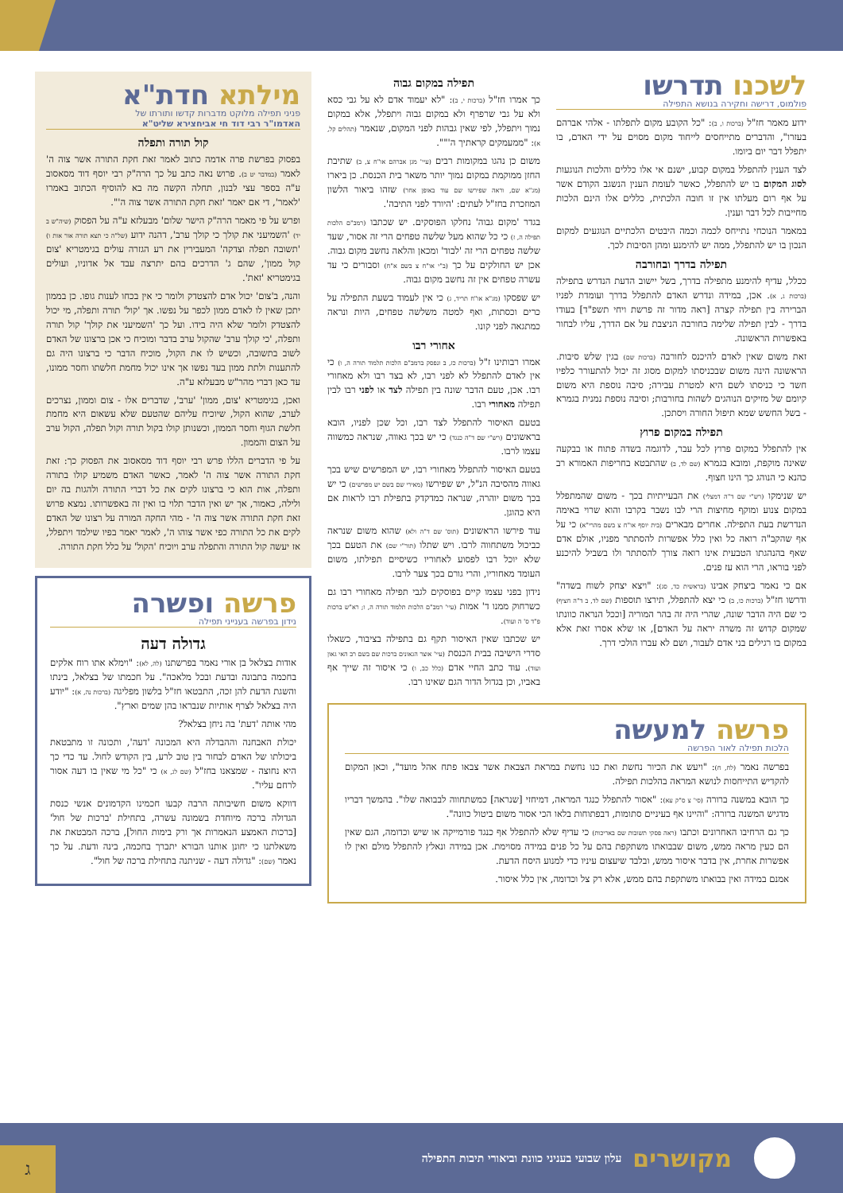לשכנו תדרשו
פולמוס, דרישה וחקירה בנושא התפילה
ידוע מאמר חז"ל (ברכות ו, ב): "כל הקובע מקום לתפלתו - אלהי אברהם בעזרו", והדברים מתייחסים לייחוד מקום מסוים על ידי האדם, בו יתפלל דבר יום ביומו.
לצד הענין להתפלל במקום קבוע, ישנם אי אלו כללים והלכות הנוגעות לסוג המקום בו יש להתפלל, כאשר לעומת הענין הנשגב הקודם אשר על אף רום מעלתו אין זו חובה הלכתית, כללים אלו הינם הלכות מחייבות לכל דבר וענין.
במאמר הנוכחי נתייחס לכמה וכמה היבטים הלכתיים הנוגעים למקום הנכון בו יש להתפלל, ממה יש להימנע ומהן הסיבות לכך.
תפילה בדרך ובחורבה
ככלל, עדיף להימנע מתפילה בדרך, בשל יישוב הדעת הנדרש בתפילה (ברכות ג, א). אכן, במידה ונדרש האדם להתפלל בדרך ועומדת לפניו הברירה בין תפילה קצרה [ראה מדור זה פרשת ויחי תשפ"ד] בעודו בדרך - לבין תפילה שלימה בחורבה הניצבת על אם הדרך, עליו לבחור באפשרות הראשונה.
זאת משום שאין לאדם להיכנס לחורבה (ברכות שם) בגין שלש סיבות. הראשונה הינה משום שבכניסתו למקום מסוג זה יכול להתעורר כלפיו חשד כי כניסתו לשם היא למטרת עבירה; סיבה נוספת היא משום קיומם של מזיקים הנוהגים לשהות בחורבות; וסיבה נוספת נמנית בגמרא - בשל החשש שמא תיפול החורה ויסתכן.
תפילה במקום פרוץ
אין להתפלל במקום פרוץ לכל עבר, לדוגמה בשדה פתוח או בבקעה שאינה מוקפת, ומובא בגמרא (שם לד, ב) שהתבטא בחריפות האמורא רב כהנא כי הנוהג כך הינו חצוף.
יש שנימקו (רש"י שם ד"ה דמצלי) את הבעייתיות בכך - משום שהמתפלל במקום צנוע ומוקף מחיצות הרי לבו נשבר בקרבו והוא שרוי באימה הנדרשת בעת התפילה. אחרים מבארים (בית יוסף או"ח צ בשם מהרי"א) כי על אף שהקב"ה רואה כל ואין כלל אפשרות להסתתר מפניו, אולם אדם שאף בהנהגתו הטבעית אינו רואה צורך להסתתר ולו בשביל להיכנע לפני בוראו, הרי הוא עז פנים.
אם כי נאמר ביצחק אבינו (בראשית כד, סג): "ויצא יצחק לשוח בשדה" ודרשו חז"ל (ברכות כו, ב) כי יצא להתפלל, תירצו תוספות (שם לד, ב ד"ה חציף) כי שם היה הדבר שונה, שהרי היה זה בהר המוריה [וככל הנראה כוונתו שמקום קדוש זה משרה יראה על האדם], או שלא אסרו זאת אלא במקום בו רגילים בני אדם לעבור, ושם לא עברו הולכי דרך.
תפילה במקום גבוה
כך אמרו חז"ל (ברכות י, ב): "לא יעמוד אדם לא על גבי כסא ולא על גבי שרפרף ולא במקום גבוה ויתפלל, אלא במקום נמוך ויתפלל, לפי שאין גבהות לפני המקום, שנאמר (תהלים קל, א): "ממעמקים קראתיך ה'"".
משום כן נהגו במקומות רבים (עיי' מגן אברהם או"ח צ, ב) שתיבת החזן ממוקמת במקום נמוך יותר משאר בית הכנסת. כן ביארו (מג"א שם, וראה שפירשו שם עוד באופן אחר) שזהו ביאור הלשון המוזכרת בחז"ל לעתים: 'היורד לפני התיבה'.
בגדר 'מקום גבוה' נחלקו הפוסקים. יש שכתבו (רמב"ם הלכות תפילה ה, ז) כי כל שהוא מעל שלשה טפחים הרי זה אסור, שעד שלשה טפחים הרי זה 'לבוד' ומכאן והלאה נחשב מקום גבוה. אכן יש החולקים על כך (ב"י או"ח צ בשם א"ח) וסבורים כי עד עשרה טפחים אין זה נחשב מקום גבוה.
יש שפסקו (מג"א או"ח תריד, ג) כי אין לעמוד בשעת התפילה על כרים וכסתות, ואף למטה משלשה טפחים, היות ונראה כמתגאה לפני קונו.
אחורי רבו
אמרו רבותינו ז"ל (ברכות כז, ב ונפסק ברמב"ם הלכות תלמוד תורה ה, ו) כי אין לאדם להתפלל לא לפני רבו, לא בצד רבו ולא מאחורי רבו. אכן, טעם הדבר שונה בין תפילה לצד או לפני רבו לבין תפילה מאחורי רבו.
בטעם האיסור להתפלל לצד רבו, וכל שכן לפניו, הובא בראשונים (רש"י שם ד"ה כנגד) כי יש בכך גאווה, שנראה כמשווה עצמו לרבו.
בטעם האיסור להתפלל מאחורי רבו, יש המפרשים שיש בכך גאווה מהסיבה הנ"ל, יש שפירשו (מאירי שם בשם יש מפרשים) כי יש בכך משום יוהרה, שנראה כמדקדק בתפילת רבו לראות אם היא כהוגן.
עוד פירשו הראשונים (תוס' שם ד"ה ולא) שהוא משום שנראה כביכול משתחווה לרבו. ויש שתלו (תור"י שם) את הטעם בכך שלא יוכל רבו לפסוע לאחוריו כשיסיים תפילתו, משום העומד מאחוריו, והרי גורם בכך צער לרבו.
נידון בפני עצמו קיים בפוסקים לגבי תפילה מאחורי רבו גם כשרחוק ממנו ד' אמות (עיי' רמב"ם הלכות תלמוד תורה ה, ו; רא"ש ברכות פ"ד ס' ה ועוד).
יש שכתבו שאין האיסור תקף גם בתפילה בציבור, כשאלו סדרי הישיבה בבית הכנסת (עיי' אוצר הגאונים ברכות שם בשם רב האי גאון ועוד). עוד כתב החיי אדם (כלל כב, ו) כי איסור זה שייך אף באביו, וכן בגדול הדור הגם שאינו רבו.
מילתא חדת"א
פניני תפילה מלוקט מדברות קדשו ותורתו של
האדמו"ר רבי דוד חי אביחצירא שליט"א
קול תורה ותפלה
בפסוק בפרשת פרה אדמה כתוב לאמר זאת חקת התורה אשר צוה ה' לאמר (במדבר יט ב). פרוש נאה כתב על כך הרה"ק רבי יוסף דוד מסאסוב ע"ה בספר עצי לבנון, תחלה הקשה מה בא להוסיף הכתוב באמרו 'לאמר', די אם יאמר 'זאת חקת התורה אשר צוה ה'".
ופרש על פי מאמר הרה"ק הישר שלום' מבעלזא ע"ה על הפסוק (שיה"ש ב יד) 'השמיעני את קולך כי קולך ערב', דהנה ידוע (של"ה כי תצא תורה אור אות ו) 'תשובה תפלה וצדקה' המעבירין את רע הגזרה עולים בגימטריא 'צום קול ממון', שהם ג' הדרכים בהם יתרצה עבד אל אדוניו, ועולים בגימטריא 'זאת'.
והנה, ב'צום' יכול אדם להצטדק ולומר כי אין בכחו לענות גופו. כן בממון יתכן שאין לו לאדם ממון לכפר על נפשו. אך 'קול' תורה ותפלה, מי יכול להצטדק ולומר שלא היה בידו. ועל כך 'השמיעני את קולך' קול תורה ותפלה, 'כי קולך ערב' שהקול ערב בדבר ומוכיח כי אכן ברצונו של האדם לשוב בתשובה, וכשיש לו את הקול, מוכיח הדבר כי ברצונו היה גם להתענות ולתת ממון בעד נפשו אך אינו יכול מחמת חלשתו וחסר ממונו, עד כאן דברי מהר"ש מבעלזא ע"ה.
ואכן, בגימטריא 'צום, ממון' 'ערב', שדברים אלו - צום וממון, נצרכים לערב, שהוא הקול, שיוכיח עליהם שהטעם שלא עשאום היא מחמת חלשת הגוף וחסר הממון, וכשנותן קולו בקול תורה וקול תפלה, הקול ערב על הצום והממון.
על פי הדברים הללו פרש רבי יוסף דוד מסאסוב את הפסוק כך: זאת חקת התורה אשר צוה ה' לאמר, כאשר האדם משמיע קולו בתורה ותפלה, אות הוא כי ברצונו לקים את כל דברי התורה ולהגות בה יום ולילה, כאמור, אך יש ואין הדבר תלוי בו ואין זה באפשרותו. נמצא פרוש זאת חקת התורה אשר צוה ה' - מהי החקה המורה על רצונו של האדם לקים את כל התורה כפי אשר צוהו ה', לאמר יאמר בפיו שילמד ויתפלל, אז יעשה קול התורה והתפלה ערב ויוכיח 'הקול' על כלל חקת התורה.
פרשה ופשרה
נידון בפרשה בענייני תפילה
גדולה דעה
אודות בצלאל בן אורי נאמר בפרשתנו (לה, לא): "וימלא אתו רוח אלקים בחכמה בתבונה ובדעת ובכל מלאכה". על חכמתו של בצלאל, בינתו והשגת הדעת להן זכה, התבטאו חז"ל בלשון מפליגה (ברכות נה, א): "יודע היה בצלאל לצרף אותיות שנבראו בהן שמים וארץ".
מהי אותה 'דעת' בה ניחן בצלאל?
יכולת האבחנה וההבדלה היא המכונה 'דעה', ותכונה זו מתבטאת ביכולתו של האדם לבחור בין טוב לרע, בין הקודש לחול. עד כדי כך היא נחוצה - שמצאנו בחז"ל (שם לג, א) כי "כל מי שאין בו דעה אסור לרחם עליו".
דווקא משום חשיבותה הרבה קבעו חכמינו הקדמונים אנשי כנסת הגדולה ברכה מיוחדת בשמונה עשרה, בתחילת 'ברכות של חול' [ברכות האמצע הנאמרות אך ורק בימות החול], ברכה המבטאת את משאלתנו כי יחונן אותנו הבורא יתברך בחכמה, בינה ודעת. על כך נאמר (שם): "גדולה דעה - שניתנה בתחילת ברכה של חול".
פרשה למעשה
הלכות תפילה לאור הפרשה
בפרשה נאמר (לח, ח): "ויעש את הכיור נחשת ואת כנו נחשת במראת הצבאת אשר צבאו פתח אהל מועד", וכאן המקום להקדיש התייחסות לנושא המראה בהלכות תפילה.
כך הובא במשנה ברורה (סי' צ ס"ק עא): "אסור להתפלל כנגד המראה, דמיחזי [שנראה] כמשתחווה לבבואה שלו". בהמשך דבריו מדגיש המשנה ברורה: "והיינו אף בעיניים סתומות, דבפתוחות בלאו הכי אסור משום ביטול כוונה".
כך גם הרחיבו האחרונים וכתבו (ראה פסקי תשובות שם באריכות) כי עדיף שלא להתפלל אף כנגד פורמייקה או שיש וכדומה, הגם שאין הם כעין מראה ממש, משום שבבואתו משתקפת בהם על כל פנים במידה מסוימת. אכן במידה ונאלץ להתפלל מולם ואין לו אפשרות אחרת, אין בדבר איסור ממש, ובלבד שיעצום עיניו כדי למנוע היסח הדעת.
אמנם במידה ואין בבואתו משתקפת בהם ממש, אלא רק צל וכדומה, אין כלל איסור.
מקושרים
עלון שבועי בעניני כוונת וביאורי תיבות התפילה
ג